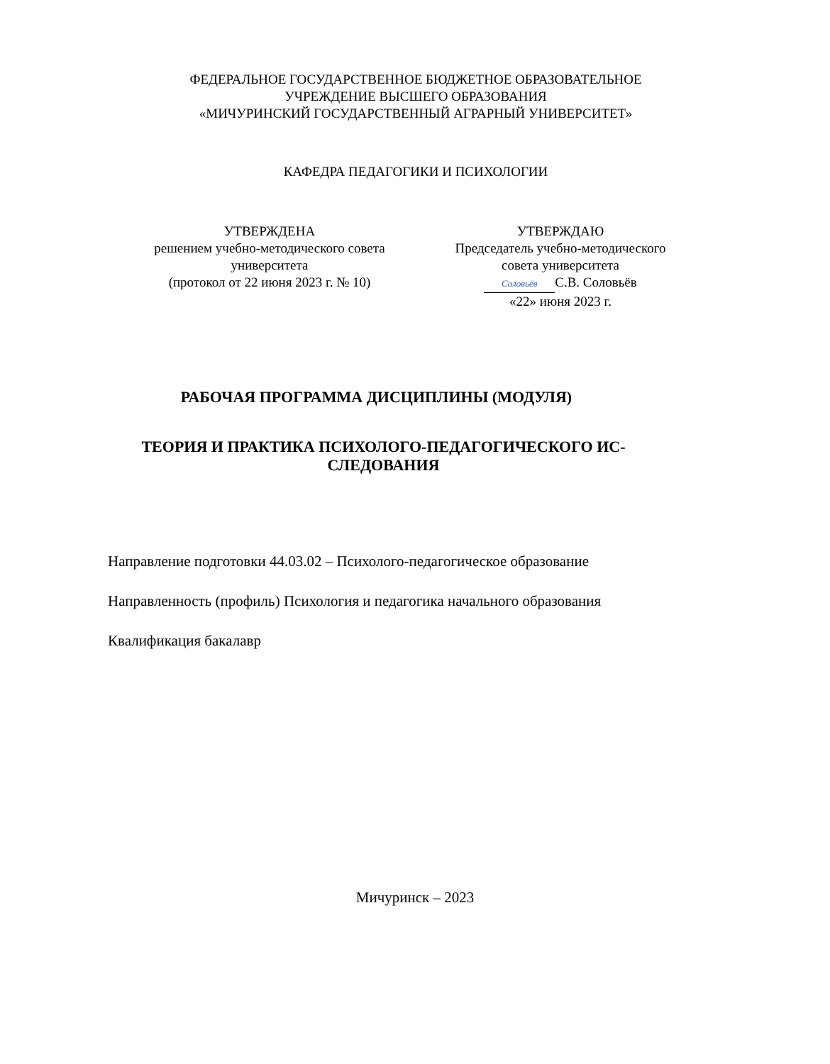ФЕДЕРАЛЬНОЕ ГОСУДАРСТВЕННОЕ БЮДЖЕТНОЕ ОБРАЗОВАТЕЛЬНОЕ
УЧРЕЖДЕНИЕ ВЫСШЕГО ОБРАЗОВАНИЯ
«МИЧУРИНСКИЙ ГОСУДАРСТВЕННЫЙ АГРАРНЫЙ УНИВЕРСИТЕТ»
КАФЕДРА ПЕДАГОГИКИ И ПСИХОЛОГИИ
УТВЕРЖДЕНА
решением учебно-методического совета
университета
(протокол от 22 июня 2023 г. № 10)
УТВЕРЖДАЮ
Председатель учебно-методического
совета университета
Соловьёв С.В. Соловьёв
«22» июня 2023 г.
РАБОЧАЯ ПРОГРАММА ДИСЦИПЛИНЫ (МОДУЛЯ)
ТЕОРИЯ И ПРАКТИКА ПСИХОЛОГО-ПЕДАГОГИЧЕСКОГО ИС-СЛЕДОВАНИЯ
Направление подготовки 44.03.02 – Психолого-педагогическое образование
Направленность (профиль) Психология и педагогика начального образования
Квалификация бакалавр
Мичуринск – 2023